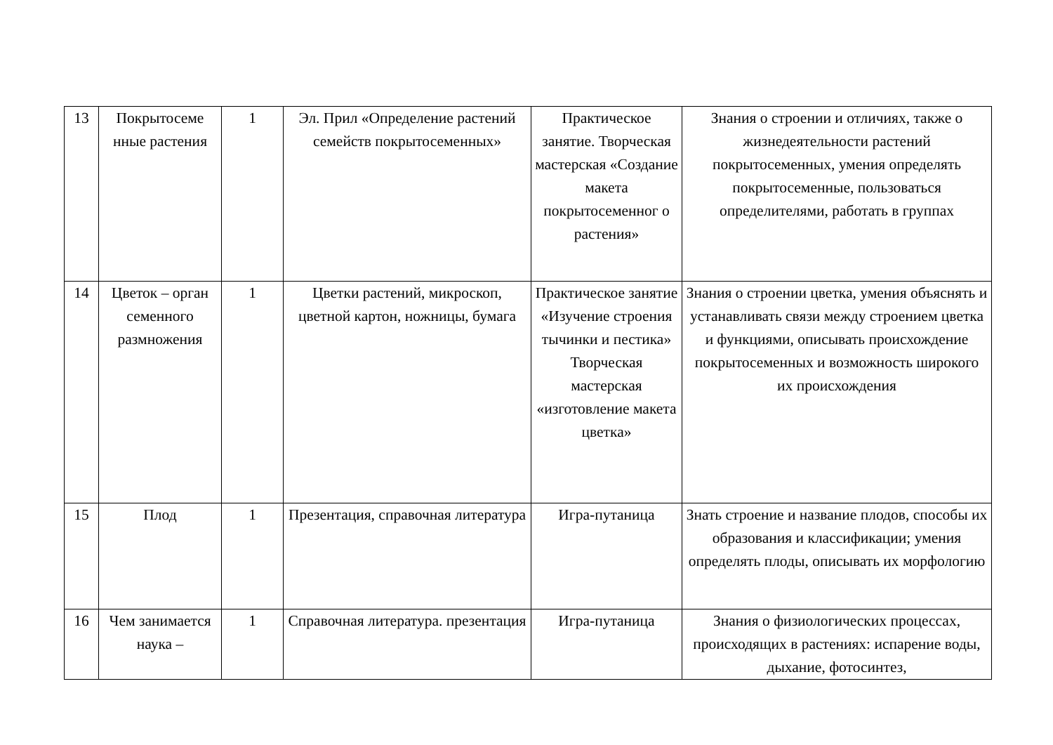| 13 | Покрытосеме нные растения | 1 | Эл. Прил «Определение растений семейств покрытосеменных» | Практическое занятие. Творческая мастерская «Создание макета покрытосеменног о растения» | Знания о строении и отличиях, также о жизнедеятельности растений покрытосеменных, умения определять покрытосеменные, пользоваться определителями, работать в группах |
| 14 | Цветок – орган семенного размножения | 1 | Цветки растений, микроскоп, цветной картон, ножницы, бумага | Практическое занятие «Изучение строения тычинки и пестика» Творческая мастерская «изготовление макета цветка» | Знания о строении цветка, умения объяснять и устанавливать связи между строением цветка и функциями, описывать происхождение покрытосеменных и возможность широкого их происхождения |
| 15 | Плод | 1 | Презентация, справочная литература | Игра-путаница | Знать строение и название плодов, способы их образования и классификации; умения определять плоды, описывать их морфологию |
| 16 | Чем занимается наука – | 1 | Справочная литература. презентация | Игра-путаница | Знания о физиологических процессах, происходящих в растениях: испарение воды, дыхание, фотосинтез, |